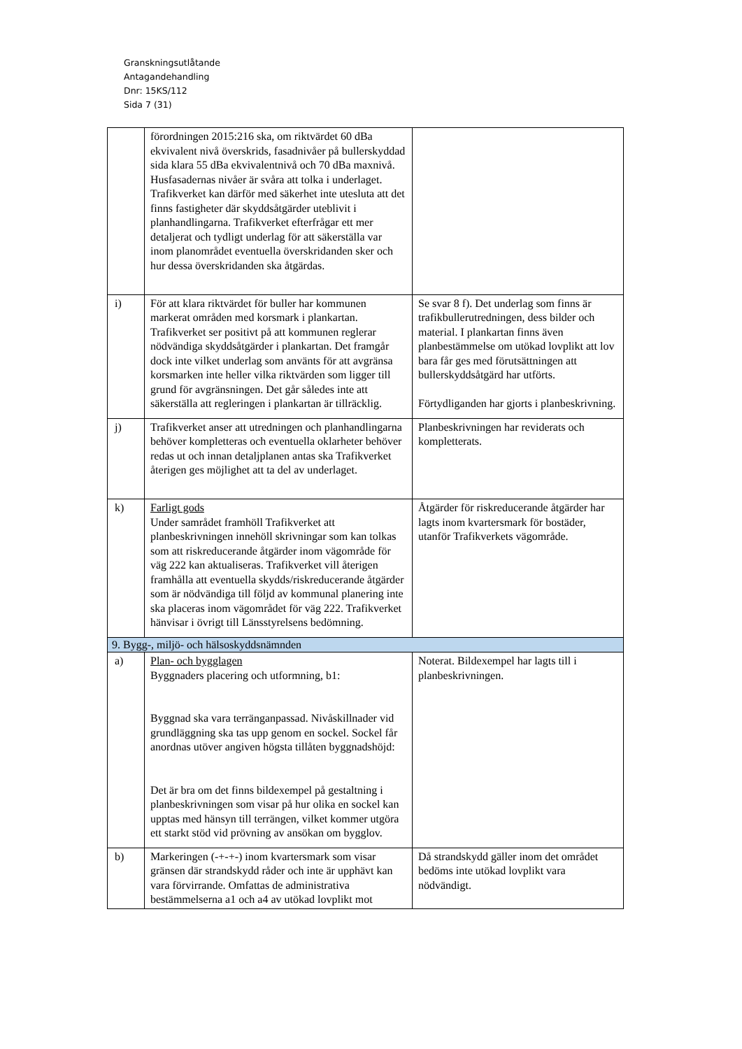Granskningsutlåtande
Antagandehandling
Dnr: 15KS/112
Sida 7 (31)
| | förordningen 2015:216 ska, om riktvärdet 60 dBa ekvivalent nivå överskrids, fasadnivåer på buller­skyddad sida klara 55 dBa ekvivalentnivå och 70 dBa maxnivå. Husfasadernas nivåer är svåra att tolka i underlaget. Trafikverket kan därför med säkerhet inte utesluta att det finns fastigheter där skyddsåtgärder uteblivit i planhandlingarna. Trafikverket efterfrågar ett mer detaljerat och tydligt underlag för att säkerställa var inom planområdet eventuella överskridanden sker och hur dessa överskridanden ska åtgärdas. | |
| i) | För att klara riktvärdet för buller har kommunen markerat områden med korsmark i plankartan. Trafikverket ser positivt på att kommunen reglerar nödvändiga skyddsåtgärder i plankartan. Det framgår dock inte vilket underlag som använts för att avgränsa korsmarken inte heller vilka riktvärden som ligger till grund för avgränsningen. Det går således inte att säkerställa att regleringen i plankartan är tillräcklig. | Se svar 8 f). Det underlag som finns är trafikbullerutredningen, dess bilder och material. I plankartan finns även planbestämmelse om utökad lovplikt att lov bara får ges med förutsättningen att bullerskyddsåtgärd har utförts. Förtydliganden har gjorts i planbeskrivning. |
| j) | Trafikverket anser att utredningen och planhandlingarna behöver kompletteras och eventuella oklarheter behöver redas ut och innan detaljplanen antas ska Trafikverket återigen ges möjlighet att ta del av underlaget. | Planbeskrivningen har reviderats och kompletterats. |
| k) | Farligt gods Under samrådet framhöll Trafikverket att planbeskrivningen innehöll skrivningar som kan tolkas som att riskreducerande åtgärder inom vägområde för väg 222 kan aktualiseras. Trafikverket vill återigen framhålla att eventuella skydds/riskreducerande åtgärder som är nödvändiga till följd av kommunal planering inte ska placeras inom vägområdet för väg 222. Trafikverket hänvisar i övrigt till Länsstyrelsens bedömning. | Åtgärder för riskreducerande åtgärder har lagts inom kvartersmark för bostäder, utanför Trafikverkets vägområde. |
| 9. Bygg-, miljö- och hälsoskyddsnämnden | | |
| a) | Plan- och bygglagen Byggnaders placering och utformning, b1: Byggnad ska vara terränganpassad. Nivåskillnader vid grundläggning ska tas upp genom en sockel. Sockel får anordnas utöver angiven högsta tillåten byggnadshöjd: Det är bra om det finns bildexempel på gestaltning i planbeskrivningen som visar på hur olika en sockel kan upptas med hänsyn till terrängen, vilket kommer utgöra ett starkt stöd vid prövning av ansökan om bygglov. | Noterat. Bildexempel har lagts till i planbeskrivningen. |
| b) | Markeringen (-+-+-) inom kvartersmark som visar gränsen där strandskydd råder och inte är upphävt kan vara förvirrande. Omfattas de administrativa bestämmelserna a1 och a4 av utökad lovplikt mot | Då strandskydd gäller inom det området bedöms inte utökad lovplikt vara nödvändigt. |